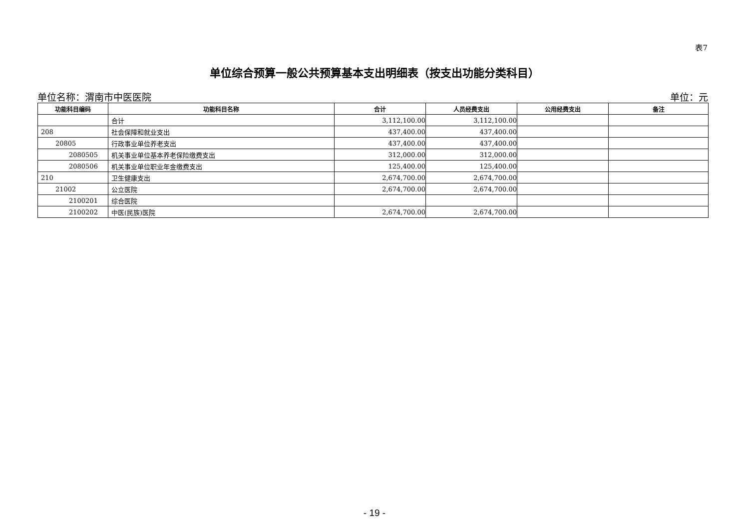表7
单位综合预算一般公共预算基本支出明细表（按支出功能分类科目）
单位名称：渭南市中医医院 单位：元
| 功能科目编码 | 功能科目名称 | 合计 | 人员经费支出 | 公用经费支出 | 备注 |
| --- | --- | --- | --- | --- | --- |
| | 合计 | 3,112,100.00 | 3,112,100.00 | | |
| 208 | 社会保障和就业支出 | 437,400.00 | 437,400.00 | | |
| 20805 | 行政事业单位养老支出 | 437,400.00 | 437,400.00 | | |
| 2080505 | 机关事业单位基本养老保险缴费支出 | 312,000.00 | 312,000.00 | | |
| 2080506 | 机关事业单位职业年金缴费支出 | 125,400.00 | 125,400.00 | | |
| 210 | 卫生健康支出 | 2,674,700.00 | 2,674,700.00 | | |
| 21002 | 公立医院 | 2,674,700.00 | 2,674,700.00 | | |
| 2100201 | 综合医院 | | | | |
| 2100202 | 中医(民族)医院 | 2,674,700.00 | 2,674,700.00 | | |
- 19 -